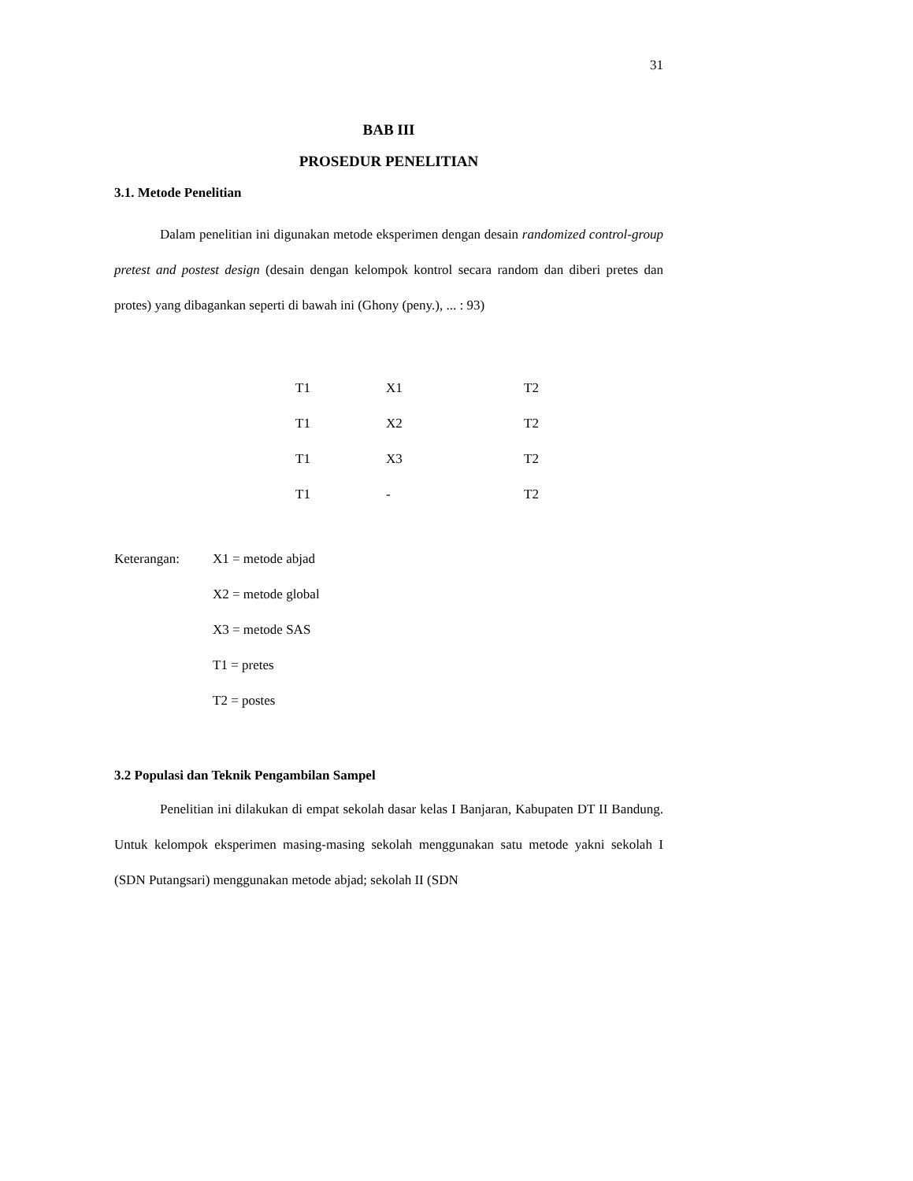31
BAB III
PROSEDUR PENELITIAN
3.1. Metode Penelitian
Dalam penelitian ini digunakan metode eksperimen dengan desain randomized control-group pretest and postest design (desain dengan kelompok kontrol secara random dan diberi pretes dan protes) yang dibagankan seperti di bawah ini (Ghony (peny.), ... : 93)
| T1 | X1 | T2 |
| T1 | X2 | T2 |
| T1 | X3 | T2 |
| T1 | - | T2 |
| Keterangan: | X1 = metode abjad |
| | X2 = metode global |
| | X3 = metode SAS |
| | T1 = pretes |
| | T2 = postes |
3.2 Populasi dan Teknik Pengambilan Sampel
Penelitian ini dilakukan di empat sekolah dasar kelas I Banjaran, Kabupaten DT II Bandung. Untuk kelompok eksperimen masing-masing sekolah menggunakan satu metode yakni sekolah I (SDN Putangsari) menggunakan metode abjad; sekolah II (SDN